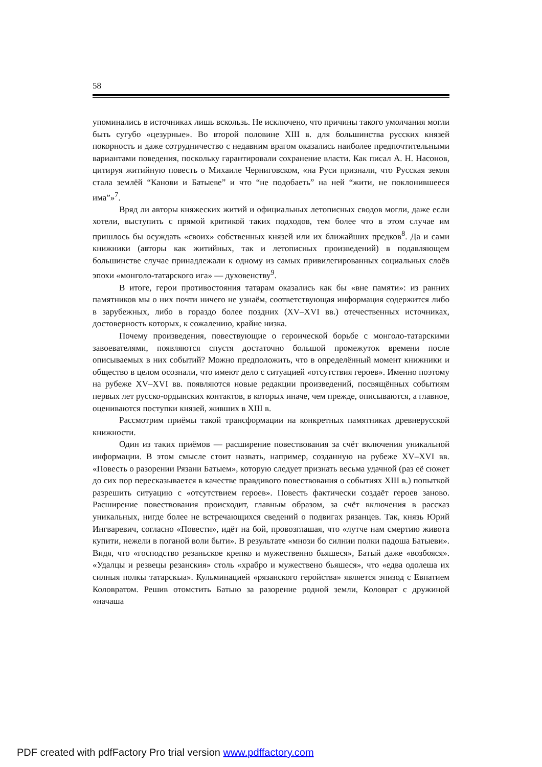58
упоминались в источниках лишь вскользь. Не исключено, что причины такого умолчания могли быть сугубо «цезурные». Во второй половине XIII в. для большинства русских князей покорность и даже сотрудничество с недавним врагом оказались наиболее предпочтительными вариантами поведения, поскольку гарантировали сохранение власти. Как писал А. Н. Насонов, цитируя житийную повесть о Михаиле Черниговском, «на Руси признали, что Русская земля стала землёй “Канови и Батыеве” и что “не подобаеть” на ней “жити, не поклонившееся има”»<sup>7</sup>.
Вряд ли авторы княжеских житий и официальных летописных сводов могли, даже если хотели, выступить с прямой критикой таких подходов, тем более что в этом случае им пришлось бы осуждать «своих» собственных князей или их ближайших предков<sup>8</sup>. Да и сами книжники (авторы как житийных, так и летописных произведений) в подавляющем большинстве случае принадлежали к одному из самых привилегированных социальных слоёв эпохи «монголо-татарского ига» — духовенству<sup>9</sup>.
В итоге, герои противостояния татарам оказались как бы «вне памяти»: из ранних памятников мы о них почти ничего не узнаём, соответствующая информация содержится либо в зарубежных, либо в гораздо более поздних (XV–XVI вв.) отечественных источниках, достоверность которых, к сожалению, крайне низка.
Почему произведения, повествующие о героической борьбе с монголо-татарскими завоевателями, появляются спустя достаточно большой промежуток времени после описываемых в них событий? Можно предположить, что в определённый момент книжники и общество в целом осознали, что имеют дело с ситуацией «отсутствия героев». Именно поэтому на рубеже XV–XVI вв. появляются новые редакции произведений, посвящённых событиям первых лет русско-ордынских контактов, в которых иначе, чем прежде, описываются, а главное, оцениваются поступки князей, живших в XIII в.
Рассмотрим приёмы такой трансформации на конкретных памятниках древнерусской книжности.
Один из таких приёмов — расширение повествования за счёт включения уникальной информации. В этом смысле стоит назвать, например, созданную на рубеже XV–XVI вв. «Повесть о разорении Рязани Батыем», которую следует признать весьма удачной (раз её сюжет до сих пор пересказывается в качестве правдивого повествования о событиях XIII в.) попыткой разрешить ситуацию с «отсутствием героев». Повесть фактически создаёт героев заново. Расширение повествования происходит, главным образом, за счёт включения в рассказ уникальных, нигде более не встречающихся сведений о подвигах рязанцев. Так, князь Юрий Ингваревич, согласно «Повести», идёт на бой, провозглашая, что «лутче нам смертию живота купити, нежели в поганой воли быти». В результате «мнози бо силнии полки падоша Батыеви». Видя, что «господство резаньское крепко и мужественно бьяшеся», Батый даже «возбояся». «Удалцы и резвецы резанския» столь «храбро и мужествено бьяшеся», что «едва одолеша их силныя полкы татарскыа». Кульминацией «рязанского геройства» является эпизод с Евпатием Коловратом. Решив отомстить Батыю за разорение родной земли, Коловрат с дружиной «начаша
PDF created with pdfFactory Pro trial version www.pdffactory.com